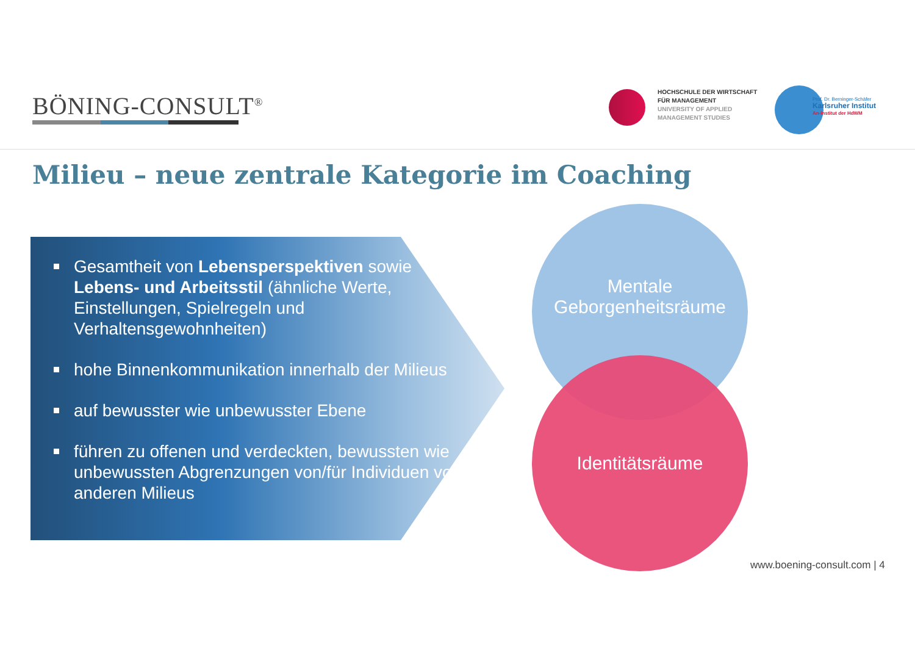BÖNING-CONSULT<sup>®</sup>
HOCHSCHULE DER WIRTSCHAFT
FÜR MANAGEMENT
UNIVERSITY OF APPLIED
MANAGEMENT STUDIES
Prof. Dr. Berninger-Schäfer
Karlsruher Institut
An-Institut der HdWM
Milieu – neue zentrale Kategorie im Coaching
Gesamtheit von Lebensperspektiven sowie Lebens- und Arbeitsstil (ähnliche Werte, Einstellungen, Spielregeln und Verhaltensgewohnheiten)
hohe Binnenkommunikation innerhalb der Milieus
auf bewusster wie unbewusster Ebene
führen zu offenen und verdeckten, bewussten wie unbewussten Abgrenzungen von/für Individuen von anderen Milieus
Mentale
Geborgenheitsräume
Identitätsräume
www.boening-consult.com | 4